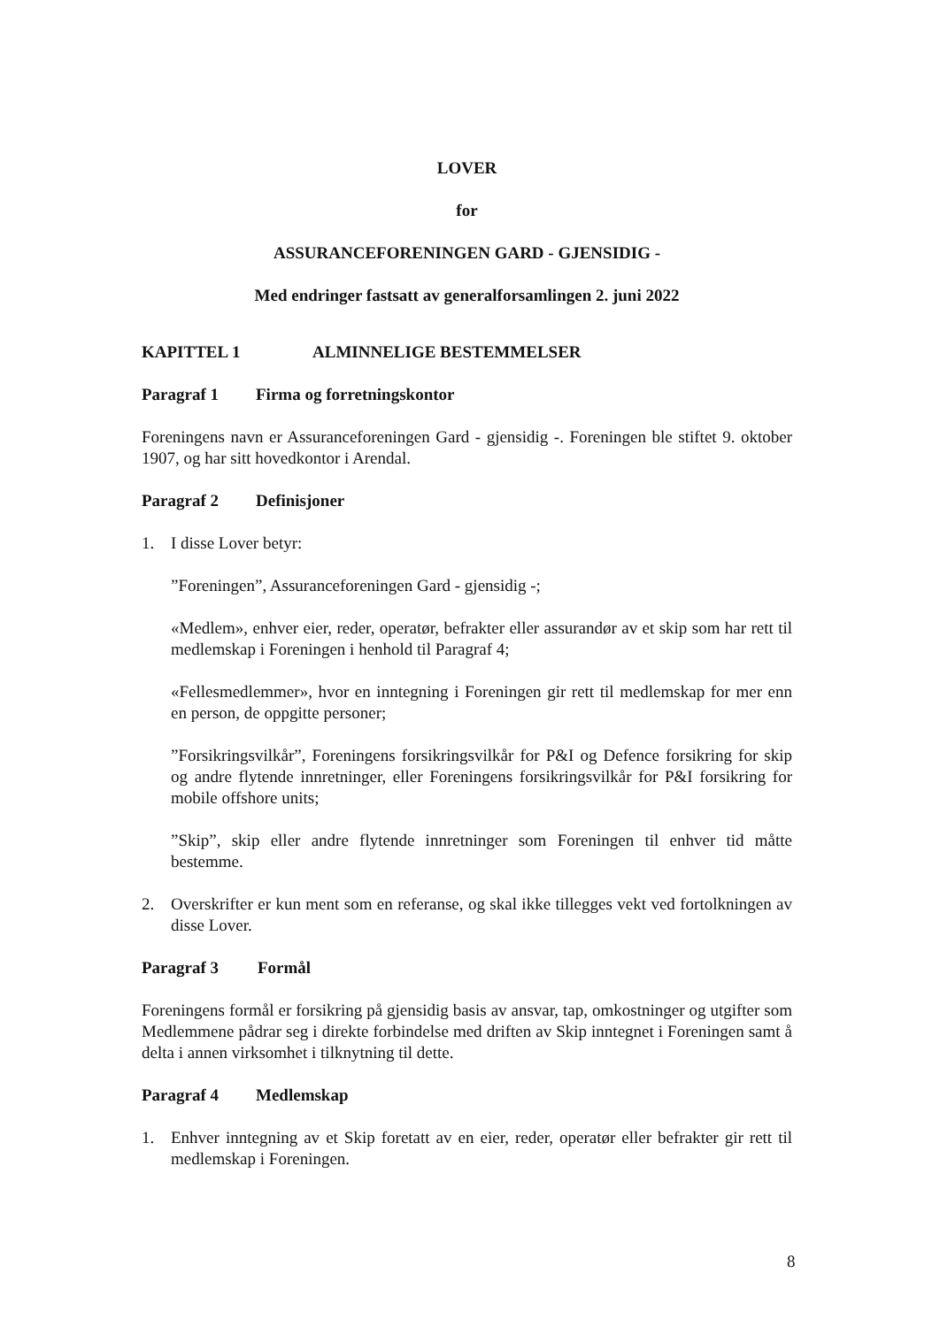LOVER
for
ASSURANCEFORENINGEN GARD - GJENSIDIG -
Med endringer fastsatt av generalforsamlingen 2. juni 2022
KAPITTEL 1
ALMINNELIGE BESTEMMELSER
Paragraf 1 Firma og forretningskontor
Foreningens navn er Assuranceforeningen Gard - gjensidig -. Foreningen ble stiftet 9. oktober 1907, og har sitt hovedkontor i Arendal.
Paragraf 2 Definisjoner
1. I disse Lover betyr:
”Foreningen”, Assuranceforeningen Gard - gjensidig -;
«Medlem», enhver eier, reder, operatør, befrakter eller assurandør av et skip som har rett til medlemskap i Foreningen i henhold til Paragraf 4;
«Fellesmedlemmer», hvor en inntegning i Foreningen gir rett til medlemskap for mer enn en person, de oppgitte personer;
”Forsikringsvilkår”, Foreningens forsikringsvilkår for P&I og Defence forsikring for skip og andre flytende innretninger, eller Foreningens forsikringsvilkår for P&I forsikring for mobile offshore units;
”Skip”, skip eller andre flytende innretninger som Foreningen til enhver tid måtte bestemme.
2. Overskrifter er kun ment som en referanse, og skal ikke tillegges vekt ved fortolkningen av disse Lover.
Paragraf 3 Formål
Foreningens formål er forsikring på gjensidig basis av ansvar, tap, omkostninger og utgifter som Medlemmene pådrar seg i direkte forbindelse med driften av Skip inntegnet i Foreningen samt å delta i annen virksomhet i tilknytning til dette.
Paragraf 4 Medlemskap
1. Enhver inntegning av et Skip foretatt av en eier, reder, operatør eller befrakter gir rett til medlemskap i Foreningen.
8